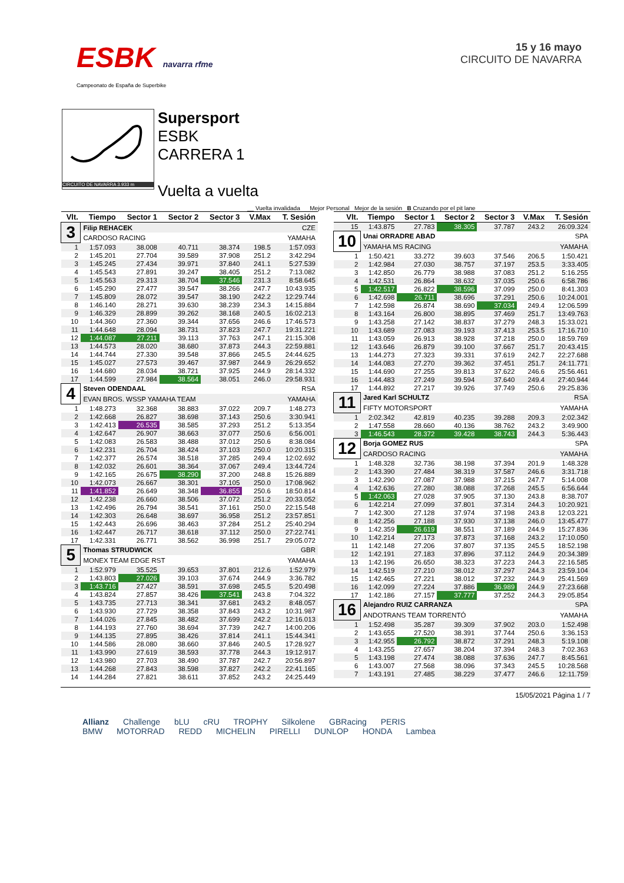ESBK navarra rfme
15 y 16 mayo
CIRCUITO DE NAVARRA
Campeonato de España de Superbike
CIRCUITO DE NAVARRA 3.933 m
Supersport
ESBK
CARRERA 1
Vuelta a vuelta
__ Vuelta invalidada Mejor Personal Mejor de la sesión B Cruzando por el pit lane
| Vlt. | Tiempo | Sector 1 | Sector 2 | Sector 3 | V.Max | T. Sesión |
| --- | --- | --- | --- | --- | --- | --- |
| 3 | Filip REHACEK | | | | CZE | |
| | CARDOSO RACING | | | | YAMAHA | |
| 1 | 1:57.093 | 38.008 | 40.711 | 38.374 | 198.5 | 1:57.093 |
| 2 | 1:45.201 | 27.704 | 39.589 | 37.908 | 251.2 | 3:42.294 |
| 3 | 1:45.245 | 27.434 | 39.971 | 37.840 | 241.1 | 5:27.539 |
| 4 | 1:45.543 | 27.891 | 39.247 | 38.405 | 251.2 | 7:13.082 |
| 5 | 1:45.563 | 29.313 | 38.704 | 37.546 | 231.3 | 8:58.645 |
| 6 | 1:45.290 | 27.477 | 39.547 | 38.266 | 247.7 | 10:43.935 |
| 7 | 1:45.809 | 28.072 | 39.547 | 38.190 | 242.2 | 12:29.744 |
| 8 | 1:46.140 | 28.271 | 39.630 | 38.239 | 234.3 | 14:15.884 |
| 9 | 1:46.329 | 28.899 | 39.262 | 38.168 | 240.5 | 16:02.213 |
| 10 | 1:44.360 | 27.360 | 39.344 | 37.656 | 246.6 | 17:46.573 |
| 11 | 1:44.648 | 28.094 | 38.731 | 37.823 | 247.7 | 19:31.221 |
| 12 | 1:44.087 | 27.211 | 39.113 | 37.763 | 247.1 | 21:15.308 |
| 13 | 1:44.573 | 28.020 | 38.680 | 37.873 | 244.3 | 22:59.881 |
| 14 | 1:44.744 | 27.330 | 39.548 | 37.866 | 245.5 | 24:44.625 |
| 15 | 1:45.027 | 27.573 | 39.467 | 37.987 | 244.9 | 26:29.652 |
| 16 | 1:44.680 | 28.034 | 38.721 | 37.925 | 244.9 | 28:14.332 |
| 17 | 1:44.599 | 27.984 | 38.564 | 38.051 | 246.0 | 29:58.931 |
| 4 | Steven ODENDAAL | | | | RSA | |
| | EVAN BROS. WSSP YAMAHA TEAM | | | | YAMAHA | |
| 1 | 1:48.273 | 32.368 | 38.883 | 37.022 | 209.7 | 1:48.273 |
| 2 | 1:42.668 | 26.827 | 38.698 | 37.143 | 250.6 | 3:30.941 |
| 3 | 1:42.413 | 26.535 | 38.585 | 37.293 | 251.2 | 5:13.354 |
| 4 | 1:42.647 | 26.907 | 38.663 | 37.077 | 250.6 | 6:56.001 |
| 5 | 1:42.083 | 26.583 | 38.488 | 37.012 | 250.6 | 8:38.084 |
| 6 | 1:42.231 | 26.704 | 38.424 | 37.103 | 250.0 | 10:20.315 |
| 7 | 1:42.377 | 26.574 | 38.518 | 37.285 | 249.4 | 12:02.692 |
| 8 | 1:42.032 | 26.601 | 38.364 | 37.067 | 249.4 | 13:44.724 |
| 9 | 1:42.165 | 26.675 | 38.290 | 37.200 | 248.8 | 15:26.889 |
| 10 | 1:42.073 | 26.667 | 38.301 | 37.105 | 250.0 | 17:08.962 |
| 11 | 1:41.852 | 26.649 | 38.348 | 36.855 | 250.6 | 18:50.814 |
| 12 | 1:42.238 | 26.660 | 38.506 | 37.072 | 251.2 | 20:33.052 |
| 13 | 1:42.496 | 26.794 | 38.541 | 37.161 | 250.0 | 22:15.548 |
| 14 | 1:42.303 | 26.648 | 38.697 | 36.958 | 251.2 | 23:57.851 |
| 15 | 1:42.443 | 26.696 | 38.463 | 37.284 | 251.2 | 25:40.294 |
| 16 | 1:42.447 | 26.717 | 38.618 | 37.112 | 250.0 | 27:22.741 |
| 17 | 1:42.331 | 26.771 | 38.562 | 36.998 | 251.7 | 29:05.072 |
| 5 | Thomas STRUDWICK | | | | GBR | |
| | MONEX TEAM EDGE RST | | | | YAMAHA | |
| 1 | 1:52.979 | 35.525 | 39.653 | 37.801 | 212.6 | 1:52.979 |
| 2 | 1:43.803 | 27.026 | 39.103 | 37.674 | 244.9 | 3:36.782 |
| 3 | 1:43.716 | 27.427 | 38.591 | 37.698 | 245.5 | 5:20.498 |
| 4 | 1:43.824 | 27.857 | 38.426 | 37.541 | 243.8 | 7:04.322 |
| 5 | 1:43.735 | 27.713 | 38.341 | 37.681 | 243.2 | 8:48.057 |
| 6 | 1:43.930 | 27.729 | 38.358 | 37.843 | 243.2 | 10:31.987 |
| 7 | 1:44.026 | 27.845 | 38.482 | 37.699 | 242.2 | 12:16.013 |
| 8 | 1:44.193 | 27.760 | 38.694 | 37.739 | 242.7 | 14:00.206 |
| 9 | 1:44.135 | 27.895 | 38.426 | 37.814 | 241.1 | 15:44.341 |
| 10 | 1:44.586 | 28.080 | 38.660 | 37.846 | 240.5 | 17:28.927 |
| 11 | 1:43.990 | 27.619 | 38.593 | 37.778 | 244.3 | 19:12.917 |
| 12 | 1:43.980 | 27.703 | 38.490 | 37.787 | 242.7 | 20:56.897 |
| 13 | 1:44.268 | 27.843 | 38.598 | 37.827 | 242.2 | 22:41.165 |
| 14 | 1:44.284 | 27.821 | 38.611 | 37.852 | 243.2 | 24:25.449 |
| Vlt. | Tiempo | Sector 1 | Sector 2 | Sector 3 | V.Max | T. Sesión |
| --- | --- | --- | --- | --- | --- | --- |
| 15 | 1:43.875 | 27.783 | 38.305 | 37.787 | 243.2 | 26:09.324 |
| 10 | Unai ORRADRE ABAD | | | | SPA | |
| | YAMAHA MS RACING | | | | YAMAHA | |
| 1 | 1:50.421 | 33.272 | 39.603 | 37.546 | 206.5 | 1:50.421 |
| 2 | 1:42.984 | 27.030 | 38.757 | 37.197 | 253.5 | 3:33.405 |
| 3 | 1:42.850 | 26.779 | 38.988 | 37.083 | 251.2 | 5:16.255 |
| 4 | 1:42.531 | 26.864 | 38.632 | 37.035 | 250.6 | 6:58.786 |
| 5 | 1:42.517 | 26.822 | 38.596 | 37.099 | 250.0 | 8:41.303 |
| 6 | 1:42.698 | 26.711 | 38.696 | 37.291 | 250.6 | 10:24.001 |
| 7 | 1:42.598 | 26.874 | 38.690 | 37.034 | 249.4 | 12:06.599 |
| 8 | 1:43.164 | 26.800 | 38.895 | 37.469 | 251.7 | 13:49.763 |
| 9 | 1:43.258 | 27.142 | 38.837 | 37.279 | 248.3 | 15:33.021 |
| 10 | 1:43.689 | 27.083 | 39.193 | 37.413 | 253.5 | 17:16.710 |
| 11 | 1:43.059 | 26.913 | 38.928 | 37.218 | 250.0 | 18:59.769 |
| 12 | 1:43.646 | 26.879 | 39.100 | 37.667 | 251.7 | 20:43.415 |
| 13 | 1:44.273 | 27.323 | 39.331 | 37.619 | 242.7 | 22:27.688 |
| 14 | 1:44.083 | 27.270 | 39.362 | 37.451 | 251.7 | 24:11.771 |
| 15 | 1:44.690 | 27.255 | 39.813 | 37.622 | 246.6 | 25:56.461 |
| 16 | 1:44.483 | 27.249 | 39.594 | 37.640 | 249.4 | 27:40.944 |
| 17 | 1:44.892 | 27.217 | 39.926 | 37.749 | 250.6 | 29:25.836 |
| 11 | Jared Karl SCHULTZ | | | | RSA | |
| | FIFTY MOTORSPORT | | | | YAMAHA | |
| 1 | 2:02.342 | 42.819 | 40.235 | 39.288 | 209.3 | 2:02.342 |
| 2 | 1:47.558 | 28.660 | 40.136 | 38.762 | 243.2 | 3:49.900 |
| 3 | 1:46.543 | 28.372 | 39.428 | 38.743 | 244.3 | 5:36.443 |
| 12 | Borja GOMEZ RUS | | | | SPA | |
| | CARDOSO RACING | | | | YAMAHA | |
| 1 | 1:48.328 | 32.736 | 38.198 | 37.394 | 201.9 | 1:48.328 |
| 2 | 1:43.390 | 27.484 | 38.319 | 37.587 | 246.6 | 3:31.718 |
| 3 | 1:42.290 | 27.087 | 37.988 | 37.215 | 247.7 | 5:14.008 |
| 4 | 1:42.636 | 27.280 | 38.088 | 37.268 | 245.5 | 6:56.644 |
| 5 | 1:42.063 | 27.028 | 37.905 | 37.130 | 243.8 | 8:38.707 |
| 6 | 1:42.214 | 27.099 | 37.801 | 37.314 | 244.3 | 10:20.921 |
| 7 | 1:42.300 | 27.128 | 37.974 | 37.198 | 243.8 | 12:03.221 |
| 8 | 1:42.256 | 27.188 | 37.930 | 37.138 | 246.0 | 13:45.477 |
| 9 | 1:42.359 | 26.619 | 38.551 | 37.189 | 244.9 | 15:27.836 |
| 10 | 1:42.214 | 27.173 | 37.873 | 37.168 | 243.2 | 17:10.050 |
| 11 | 1:42.148 | 27.206 | 37.807 | 37.135 | 245.5 | 18:52.198 |
| 12 | 1:42.191 | 27.183 | 37.896 | 37.112 | 244.9 | 20:34.389 |
| 13 | 1:42.196 | 26.650 | 38.323 | 37.223 | 244.3 | 22:16.585 |
| 14 | 1:42.519 | 27.210 | 38.012 | 37.297 | 244.3 | 23:59.104 |
| 15 | 1:42.465 | 27.221 | 38.012 | 37.232 | 244.9 | 25:41.569 |
| 16 | 1:42.099 | 27.224 | 37.886 | 36.989 | 244.9 | 27:23.668 |
| 17 | 1:42.186 | 27.157 | 37.777 | 37.252 | 244.3 | 29:05.854 |
| 16 | Alejandro RUIZ CARRANZA | | | | SPA | |
| | ANDOTRANS TEAM TORRENTÓ | | | | YAMAHA | |
| 1 | 1:52.498 | 35.287 | 39.309 | 37.902 | 203.0 | 1:52.498 |
| 2 | 1:43.655 | 27.520 | 38.391 | 37.744 | 250.6 | 3:36.153 |
| 3 | 1:42.955 | 26.792 | 38.872 | 37.291 | 248.3 | 5:19.108 |
| 4 | 1:43.255 | 27.657 | 38.204 | 37.394 | 248.3 | 7:02.363 |
| 5 | 1:43.198 | 27.474 | 38.088 | 37.636 | 247.7 | 8:45.561 |
| 6 | 1:43.007 | 27.568 | 38.096 | 37.343 | 245.5 | 10:28.568 |
| 7 | 1:43.191 | 27.485 | 38.229 | 37.477 | 246.6 | 12:11.759 |
15/05/2021 Página 1 / 7
Allianz Challenge bLU cRU TROPHY Silkolene GBRacing PERIS
BMW MOTORRAD REDD MICHELIN PIRELLI DUNLOP HONDA Lambea